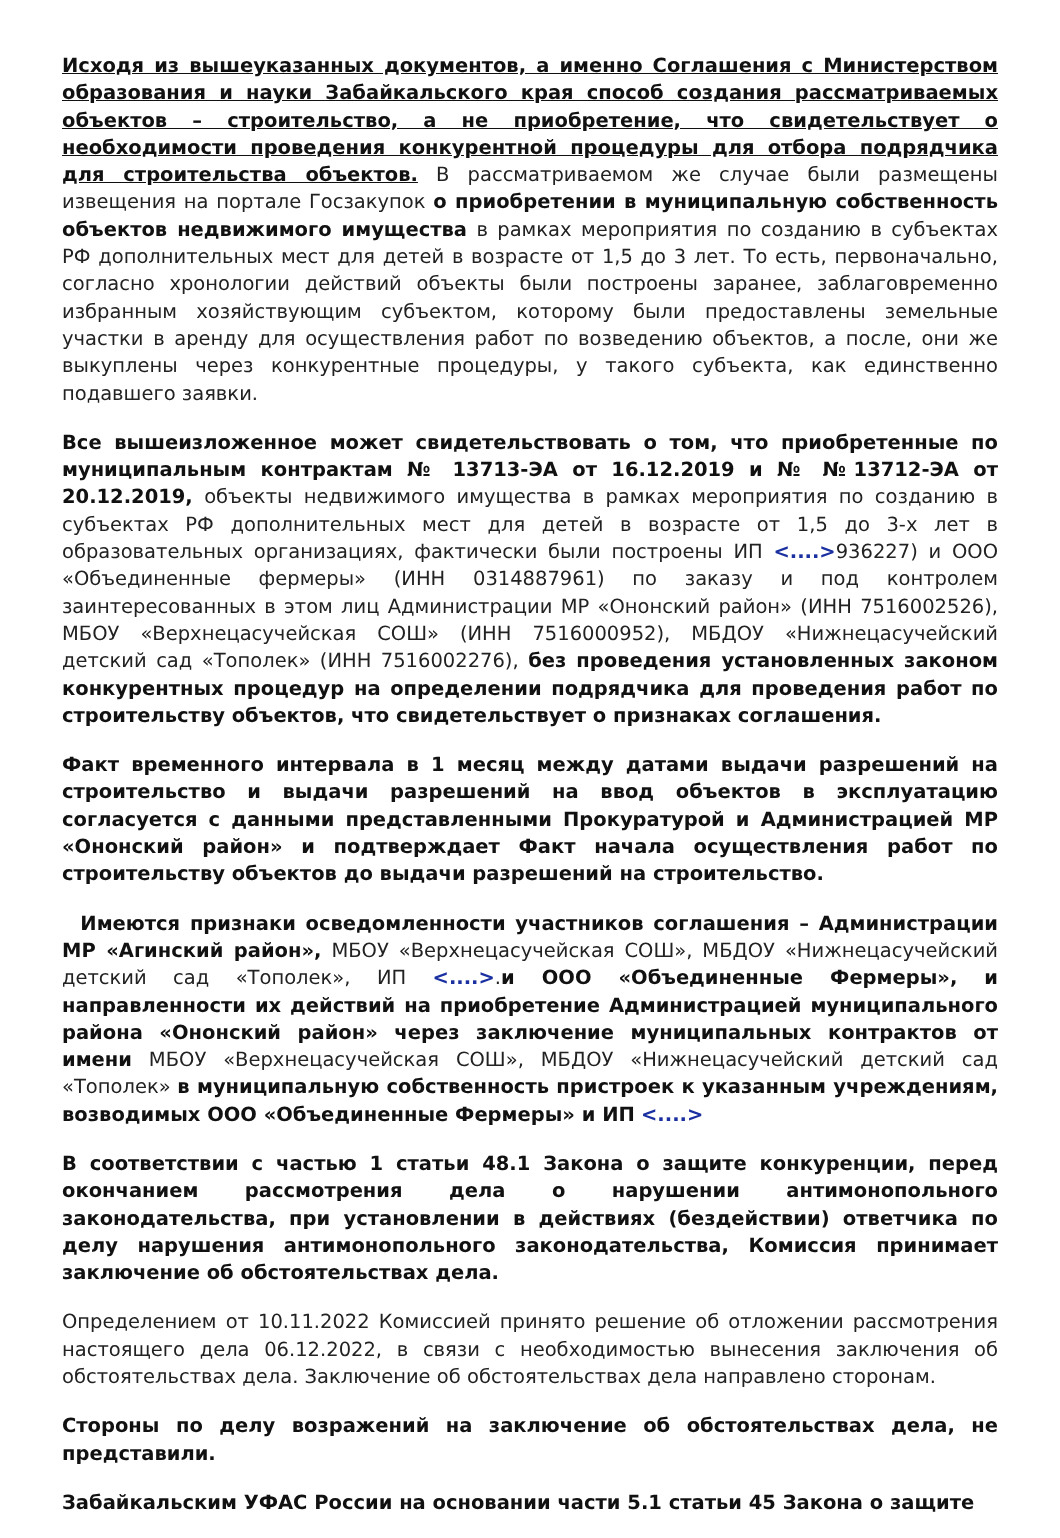Исходя из вышеуказанных документов, а именно Соглашения с Министерством образования и науки Забайкальского края способ создания рассматриваемых объектов – строительство, а не приобретение, что свидетельствует о необходимости проведения конкурентной процедуры для отбора подрядчика для строительства объектов. В рассматриваемом же случае были размещены извещения на портале Госзакупок о приобретении в муниципальную собственность объектов недвижимого имущества в рамках мероприятия по созданию в субъектах РФ дополнительных мест для детей в возрасте от 1,5 до 3 лет. То есть, первоначально, согласно хронологии действий объекты были построены заранее, заблаговременно избранным хозяйствующим субъектом, которому были предоставлены земельные участки в аренду для осуществления работ по возведению объектов, а после, они же выкуплены через конкурентные процедуры, у такого субъекта, как единственно подавшего заявки.
Все вышеизложенное может свидетельствовать о том, что приобретенные по муниципальным контрактам № 13713-ЭА от 16.12.2019 и № №13712-ЭА от 20.12.2019, объекты недвижимого имущества в рамках мероприятия по созданию в субъектах РФ дополнительных мест для детей в возрасте от 1,5 до 3-х лет в образовательных организациях, фактически были построены ИП <....>936227) и ООО «Объединенные фермеры» (ИНН 0314887961) по заказу и под контролем заинтересованных в этом лиц Администрации МР «Ононский район» (ИНН 7516002526), МБОУ «Верхнецасучейская СОШ» (ИНН 7516000952), МБДОУ «Нижнецасучейский детский сад «Тополек» (ИНН 7516002276), без проведения установленных законом конкурентных процедур на определении подрядчика для проведения работ по строительству объектов, что свидетельствует о признаках соглашения.
Факт временного интервала в 1 месяц между датами выдачи разрешений на строительство и выдачи разрешений на ввод объектов в эксплуатацию согласуется с данными представленными Прокуратурой и Администрацией МР «Ононский район» и подтверждает Факт начала осуществления работ по строительству объектов до выдачи разрешений на строительство.
Имеются признаки осведомленности участников соглашения – Администрации МР «Агинский район», МБОУ «Верхнецасучейская СОШ», МБДОУ «Нижнецасучейский детский сад «Тополек», ИП <....>.и ООО «Объединенные Фермеры», и направленности их действий на приобретение Администрацией муниципального района «Ононский район» через заключение муниципальных контрактов от имени МБОУ «Верхнецасучейская СОШ», МБДОУ «Нижнецасучейский детский сад «Тополек» в муниципальную собственность пристроек к указанным учреждениям, возводимых ООО «Объединенные Фермеры» и ИП <....>
В соответствии с частью 1 статьи 48.1 Закона о защите конкуренции, перед окончанием рассмотрения дела о нарушении антимонопольного законодательства, при установлении в действиях (бездействии) ответчика по делу нарушения антимонопольного законодательства, Комиссия принимает заключение об обстоятельствах дела.
Определением от 10.11.2022 Комиссией принято решение об отложении рассмотрения настоящего дела 06.12.2022, в связи с необходимостью вынесения заключения об обстоятельствах дела. Заключение об обстоятельствах дела направлено сторонам.
Стороны по делу возражений на заключение об обстоятельствах дела, не представили.
Забайкальским УФАС России на основании части 5.1 статьи 45 Закона о защите